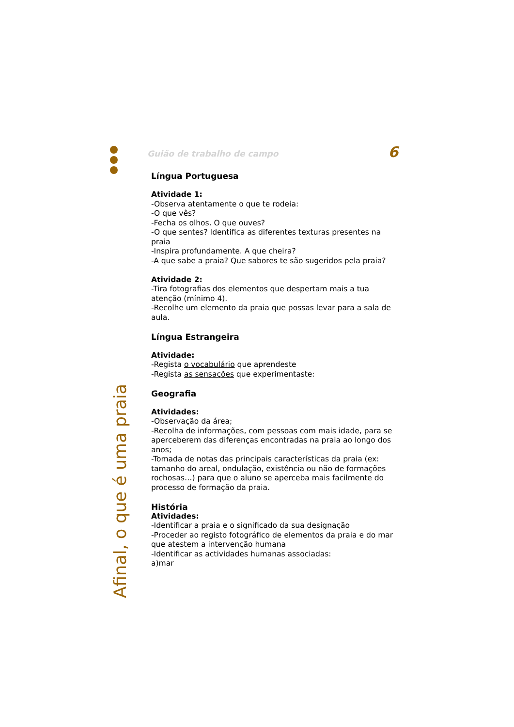Afinal, o que é uma praia
Guião de trabalho de campo 6
Língua Portuguesa
Atividade 1:
-Observa atentamente o que te rodeia:
-O que vês?
-Fecha os olhos. O que ouves?
-O que sentes? Identifica as diferentes texturas presentes na praia
-Inspira profundamente. A que cheira?
-A que sabe a praia? Que sabores te são sugeridos pela praia?
Atividade 2:
-Tira fotografias dos elementos que despertam mais a tua atenção (mínimo 4).
-Recolhe um elemento da praia que possas levar para a sala de aula.
Língua Estrangeira
Atividade:
-Regista o vocabulário que aprendeste
-Regista as sensações que experimentaste:
Geografia
Atividades:
-Observação da área;
-Recolha de informações, com pessoas com mais idade, para se aperceberem das diferenças encontradas na praia ao longo dos anos;
-Tomada de notas das principais características da praia (ex: tamanho do areal, ondulação, existência ou não de formações rochosas…) para que o aluno se aperceba mais facilmente do processo de formação da praia.
História
Atividades:
-Identificar a praia e o significado da sua designação
-Proceder ao registo fotográfico de elementos da praia e do mar que atestem a intervenção humana
-Identificar as actividades humanas associadas:
a)mar